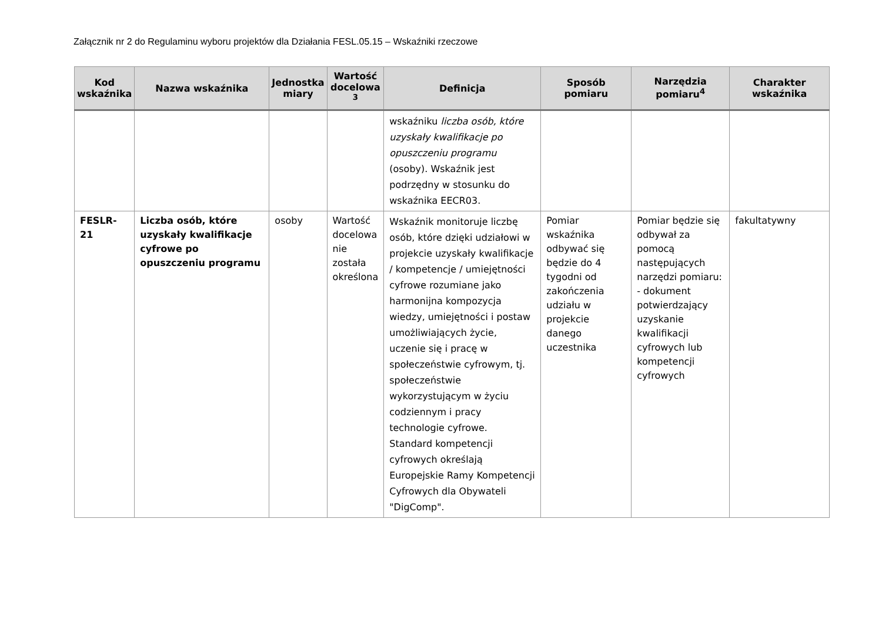Załącznik nr 2 do Regulaminu wyboru projektów dla Działania FESL.05.15 – Wskaźniki rzeczowe
| Kod wskaźnika | Nazwa wskaźnika | Jednostka miary | Wartość docelowa <sup>3</sup> | Definicja | Sposób pomiaru | Narzędzia pomiaru<sup>4</sup> | Charakter wskaźnika |
| --- | --- | --- | --- | --- | --- | --- | --- |
| | | | | wskaźniku liczba osób, które uzyskały kwalifikacje po opuszczeniu programu (osoby). Wskaźnik jest podrzędny w stosunku do wskaźnika EECR03. | | | |
| FESLR-21 | Liczba osób, które uzyskały kwalifikacje cyfrowe po opuszczeniu programu | osoby | Wartość docelowa nie została określona | Wskaźnik monitoruje liczbę osób, które dzięki udziałowi w projekcie uzyskały kwalifikacje / kompetencje / umiejętności cyfrowe rozumiane jako harmonijna kompozycja wiedzy, umiejętności i postaw umożliwiających życie, uczenie się i pracę w społeczeństwie cyfrowym, tj. społeczeństwie wykorzystującym w życiu codziennym i pracy technologie cyfrowe. Standard kompetencji cyfrowych określają Europejskie Ramy Kompetencji Cyfrowych dla Obywateli "DigComp". | Pomiar wskaźnika odbywać się będzie do 4 tygodni od zakończenia udziału w projekcie danego uczestnika | Pomiar będzie się odbywał za pomocą następujących narzędzi pomiaru: - dokument potwierdzający uzyskanie kwalifikacji cyfrowych lub kompetencji cyfrowych | fakultatywny |